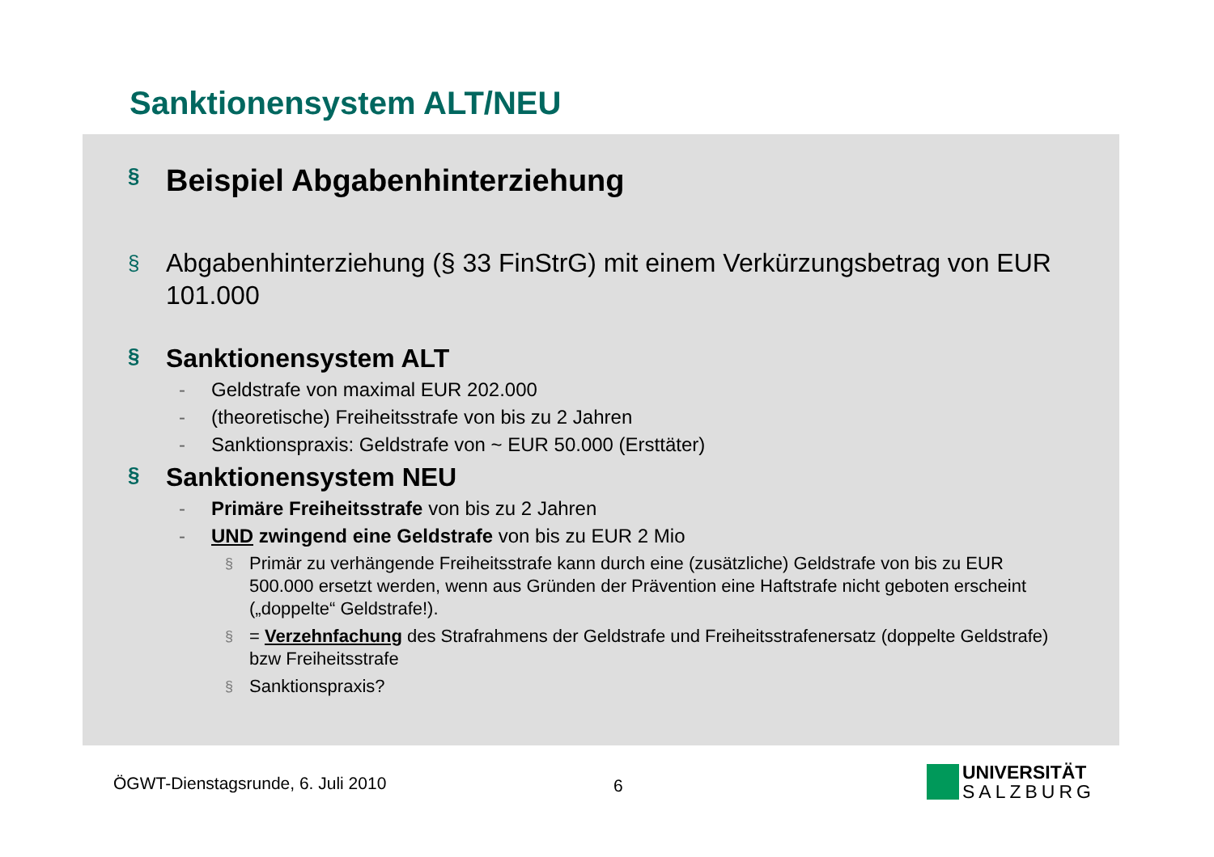Sanktionensystem ALT/NEU
§ Beispiel Abgabenhinterziehung
§ Abgabenhinterziehung (§ 33 FinStrG) mit einem Verkürzungsbetrag von EUR 101.000
§ Sanktionensystem ALT
- Geldstrafe von maximal EUR 202.000
- (theoretische) Freiheitsstrafe von bis zu 2 Jahren
- Sanktionspraxis: Geldstrafe von ~ EUR 50.000 (Ersttäter)
§ Sanktionensystem NEU
- Primäre Freiheitsstrafe von bis zu 2 Jahren
- UND zwingend eine Geldstrafe von bis zu EUR 2 Mio
§ Primär zu verhängende Freiheitsstrafe kann durch eine (zusätzliche) Geldstrafe von bis zu EUR 500.000 ersetzt werden, wenn aus Gründen der Prävention eine Haftstrafe nicht geboten erscheint („doppelte“ Geldstrafe!).
§ = Verzehnfachung des Strafrahmens der Geldstrafe und Freiheitsstrafenersatz (doppelte Geldstrafe) bzw Freiheitsstrafe
§ Sanktionspraxis?
ÖGWT-Dienstagsrunde, 6. Juli 2010
6
UNIVERSITÄT
SALZBURG